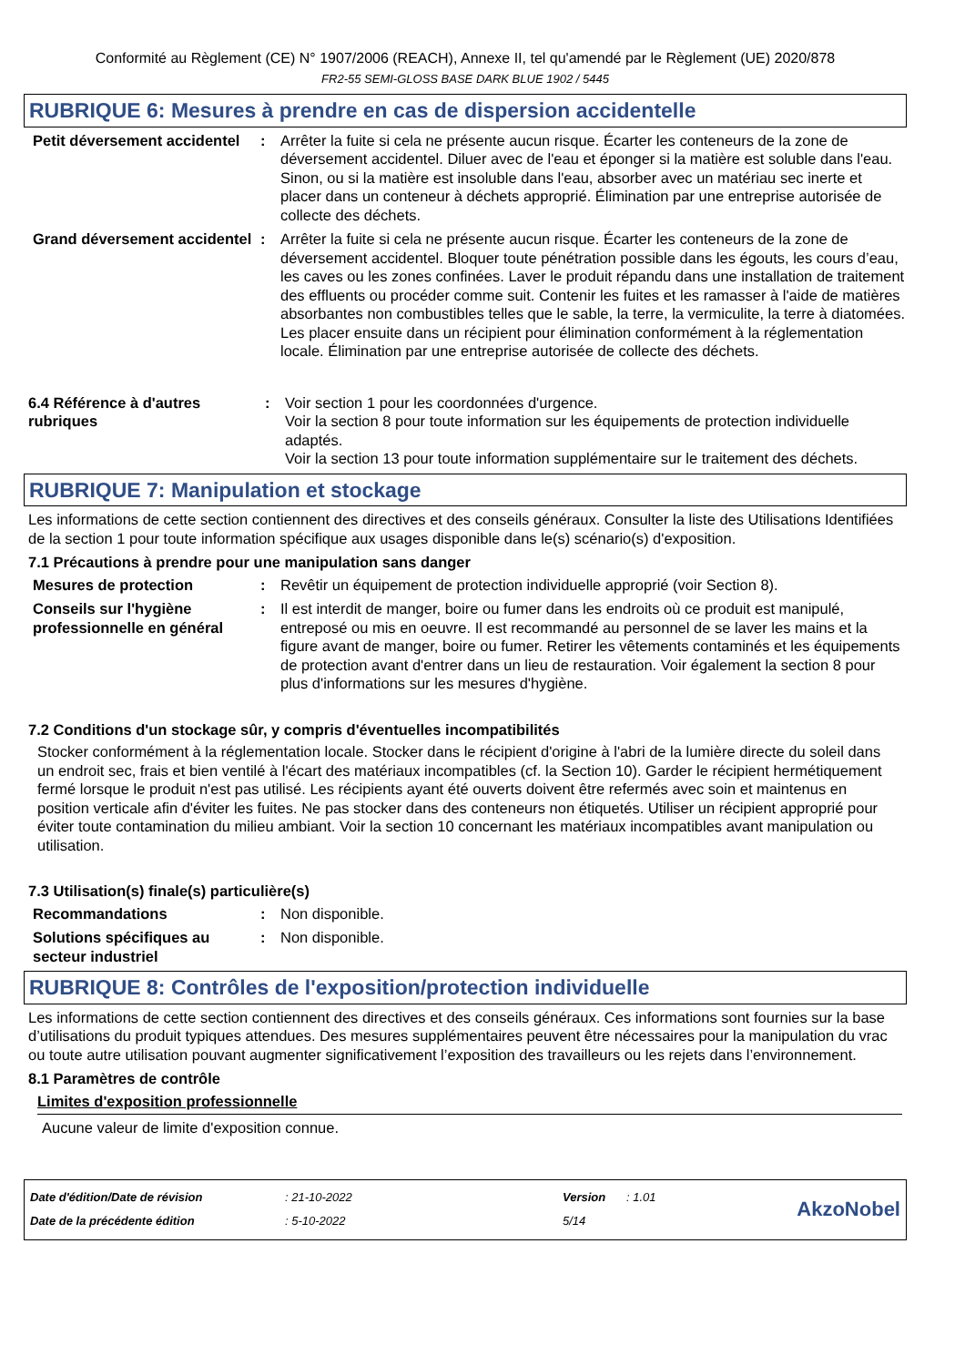Conformité au Règlement (CE) N° 1907/2006 (REACH), Annexe II, tel qu'amendé par le Règlement (UE) 2020/878
FR2-55 SEMI-GLOSS BASE DARK BLUE 1902 / 5445
RUBRIQUE 6: Mesures à prendre en cas de dispersion accidentelle
Petit déversement accidentel
: Arrêter la fuite si cela ne présente aucun risque. Écarter les conteneurs de la zone de déversement accidentel. Diluer avec de l'eau et éponger si la matière est soluble dans l'eau. Sinon, ou si la matière est insoluble dans l'eau, absorber avec un matériau sec inerte et placer dans un conteneur à déchets approprié. Élimination par une entreprise autorisée de collecte des déchets.
Grand déversement accidentel
: Arrêter la fuite si cela ne présente aucun risque. Écarter les conteneurs de la zone de déversement accidentel. Bloquer toute pénétration possible dans les égouts, les cours d’eau, les caves ou les zones confinées. Laver le produit répandu dans une installation de traitement des effluents ou procéder comme suit. Contenir les fuites et les ramasser à l'aide de matières absorbantes non combustibles telles que le sable, la terre, la vermiculite, la terre à diatomées. Les placer ensuite dans un récipient pour élimination conformément à la réglementation locale. Élimination par une entreprise autorisée de collecte des déchets.
6.4 Référence à d'autres rubriques
: Voir section 1 pour les coordonnées d'urgence.
Voir la section 8 pour toute information sur les équipements de protection individuelle adaptés.
Voir la section 13 pour toute information supplémentaire sur le traitement des déchets.
RUBRIQUE 7: Manipulation et stockage
Les informations de cette section contiennent des directives et des conseils généraux. Consulter la liste des Utilisations Identifiées de la section 1 pour toute information spécifique aux usages disponible dans le(s) scénario(s) d'exposition.
7.1 Précautions à prendre pour une manipulation sans danger
Mesures de protection : Revêtir un équipement de protection individuelle approprié (voir Section 8).
Conseils sur l'hygiène professionnelle en général
: Il est interdit de manger, boire ou fumer dans les endroits où ce produit est manipulé, entreposé ou mis en oeuvre. Il est recommandé au personnel de se laver les mains et la figure avant de manger, boire ou fumer. Retirer les vêtements contaminés et les équipements de protection avant d'entrer dans un lieu de restauration. Voir également la section 8 pour plus d'informations sur les mesures d'hygiène.
7.2 Conditions d'un stockage sûr, y compris d'éventuelles incompatibilités
Stocker conformément à la réglementation locale. Stocker dans le récipient d'origine à l'abri de la lumière directe du soleil dans un endroit sec, frais et bien ventilé à l'écart des matériaux incompatibles (cf. la Section 10). Garder le récipient hermétiquement fermé lorsque le produit n'est pas utilisé. Les récipients ayant été ouverts doivent être refermés avec soin et maintenus en position verticale afin d'éviter les fuites. Ne pas stocker dans des conteneurs non étiquetés. Utiliser un récipient approprié pour éviter toute contamination du milieu ambiant. Voir la section 10 concernant les matériaux incompatibles avant manipulation ou utilisation.
7.3 Utilisation(s) finale(s) particulière(s)
Recommandations : Non disponible.
Solutions spécifiques au secteur industriel
: Non disponible.
RUBRIQUE 8: Contrôles de l'exposition/protection individuelle
Les informations de cette section contiennent des directives et des conseils généraux. Ces informations sont fournies sur la base d’utilisations du produit typiques attendues. Des mesures supplémentaires peuvent être nécessaires pour la manipulation du vrac ou toute autre utilisation pouvant augmenter significativement l’exposition des travailleurs ou les rejets dans l’environnement.
8.1 Paramètres de contrôle
Limites d'exposition professionnelle
Aucune valeur de limite d'exposition connue.
| Date d'édition/Date de révision | : 21-10-2022 | Version | : 1.01 |
| Date de la précédente édition | : 5-10-2022 | 5/14 | |
AkzoNobel